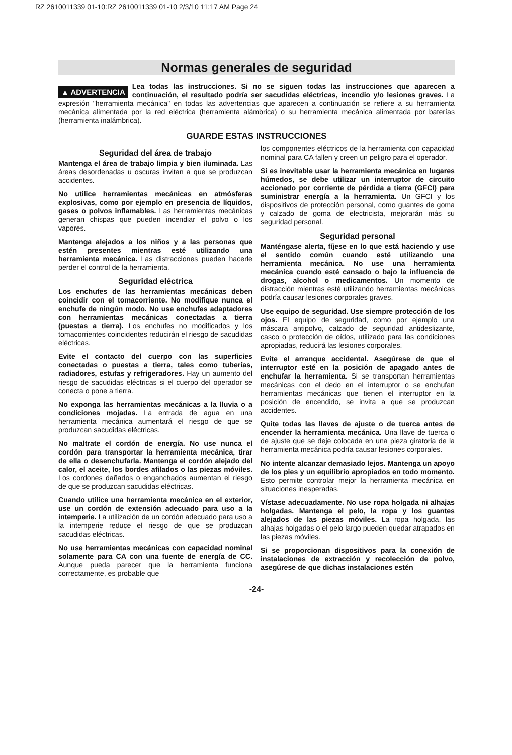RZ 2610011339 01-10:RZ 2610011339 01-10 2/3/10 11:17 AM Page 24
Normas generales de seguridad
▲ ADVERTENCIA Lea todas las instrucciones. Si no se siguen todas las instrucciones que aparecen a continuación, el resultado podría ser sacudidas eléctricas, incendio y/o lesiones graves. La expresión "herramienta mecánica" en todas las advertencias que aparecen a continuación se refiere a su herramienta mecánica alimentada por la red eléctrica (herramienta alámbrica) o su herramienta mecánica alimentada por baterías (herramienta inalámbrica).
GUARDE ESTAS INSTRUCCIONES
Seguridad del área de trabajo
Mantenga el área de trabajo limpia y bien iluminada. Las áreas desordenadas u oscuras invitan a que se produzcan accidentes.
No utilice herramientas mecánicas en atmósferas explosivas, como por ejemplo en presencia de líquidos, gases o polvos inflamables. Las herramientas mecánicas generan chispas que pueden incendiar el polvo o los vapores.
Mantenga alejados a los niños y a las personas que estén presentes mientras esté utilizando una herramienta mecánica. Las distracciones pueden hacerle perder el control de la herramienta.
Seguridad eléctrica
Los enchufes de las herramientas mecánicas deben coincidir con el tomacorriente. No modifique nunca el enchufe de ningún modo. No use enchufes adaptadores con herramientas mecánicas conectadas a tierra (puestas a tierra). Los enchufes no modificados y los tomacorrientes coincidentes reducirán el riesgo de sacudidas eléctricas.
Evite el contacto del cuerpo con las superficies conectadas o puestas a tierra, tales como tuberías, radiadores, estufas y refrigeradores. Hay un aumento del riesgo de sacudidas eléctricas si el cuerpo del operador se conecta o pone a tierra.
No exponga las herramientas mecánicas a la lluvia o a condiciones mojadas. La entrada de agua en una herramienta mecánica aumentará el riesgo de que se produzcan sacudidas eléctricas.
No maltrate el cordón de energía. No use nunca el cordón para transportar la herramienta mecánica, tirar de ella o desenchufarla. Mantenga el cordón alejado del calor, el aceite, los bordes afilados o las piezas móviles. Los cordones dañados o enganchados aumentan el riesgo de que se produzcan sacudidas eléctricas.
Cuando utilice una herramienta mecánica en el exterior, use un cordón de extensión adecuado para uso a la intemperie. La utilización de un cordón adecuado para uso a la intemperie reduce el riesgo de que se produzcan sacudidas eléctricas.
No use herramientas mecánicas con capacidad nominal solamente para CA con una fuente de energía de CC. Aunque pueda parecer que la herramienta funciona correctamente, es probable que
los componentes eléctricos de la herramienta con capacidad nominal para CA fallen y creen un peligro para el operador.
Si es inevitable usar la herramienta mecánica en lugares húmedos, se debe utilizar un interruptor de circuito accionado por corriente de pérdida a tierra (GFCI) para suministrar energía a la herramienta. Un GFCI y los dispositivos de protección personal, como guantes de goma y calzado de goma de electricista, mejorarán más su seguridad personal.
Seguridad personal
Manténgase alerta, fíjese en lo que está haciendo y use el sentido común cuando esté utilizando una herramienta mecánica. No use una herramienta mecánica cuando esté cansado o bajo la influencia de drogas, alcohol o medicamentos. Un momento de distracción mientras esté utilizando herramientas mecánicas podría causar lesiones corporales graves.
Use equipo de seguridad. Use siempre protección de los ojos. El equipo de seguridad, como por ejemplo una máscara antipolvo, calzado de seguridad antideslizante, casco o protección de oídos, utilizado para las condiciones apropiadas, reducirá las lesiones corporales.
Evite el arranque accidental. Asegúrese de que el interruptor esté en la posición de apagado antes de enchufar la herramienta. Si se transportan herramientas mecánicas con el dedo en el interruptor o se enchufan herramientas mecánicas que tienen el interruptor en la posición de encendido, se invita a que se produzcan accidentes.
Quite todas las llaves de ajuste o de tuerca antes de encender la herramienta mecánica. Una llave de tuerca o de ajuste que se deje colocada en una pieza giratoria de la herramienta mecánica podría causar lesiones corporales.
No intente alcanzar demasiado lejos. Mantenga un apoyo de los pies y un equilibrio apropiados en todo momento. Esto permite controlar mejor la herramienta mecánica en situaciones inesperadas.
Vístase adecuadamente. No use ropa holgada ni alhajas holgadas. Mantenga el pelo, la ropa y los guantes alejados de las piezas móviles. La ropa holgada, las alhajas holgadas o el pelo largo pueden quedar atrapados en las piezas móviles.
Si se proporcionan dispositivos para la conexión de instalaciones de extracción y recolección de polvo, asegúrese de que dichas instalaciones estén
-24-